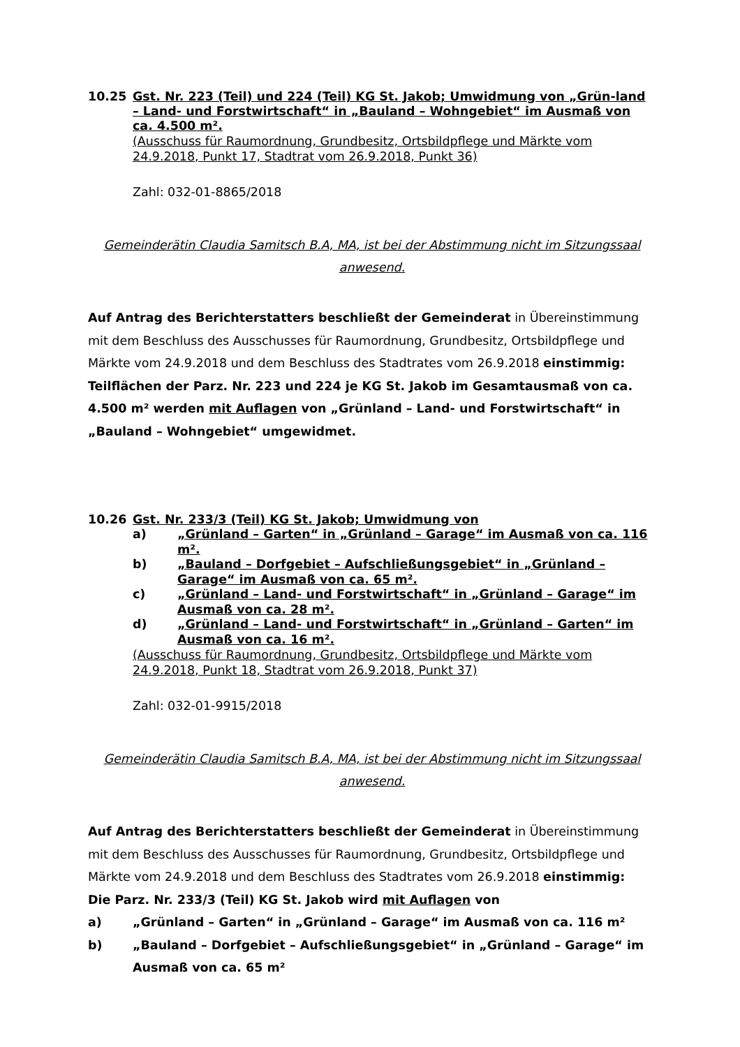10.25 Gst. Nr. 223 (Teil) und 224 (Teil) KG St. Jakob; Umwidmung von „Grün-land – Land- und Forstwirtschaft“ in „Bauland – Wohngebiet“ im Ausmaß von ca. 4.500 m².
(Ausschuss für Raumordnung, Grundbesitz, Ortsbildpflege und Märkte vom 24.9.2018, Punkt 17, Stadtrat vom 26.9.2018, Punkt 36)
Zahl: 032-01-8865/2018
Gemeinderätin Claudia Samitsch B.A, MA, ist bei der Abstimmung nicht im Sitzungssaal anwesend.
Auf Antrag des Berichterstatters beschließt der Gemeinderat in Übereinstimmung mit dem Beschluss des Ausschusses für Raumordnung, Grundbesitz, Ortsbildpflege und Märkte vom 24.9.2018 und dem Beschluss des Stadtrates vom 26.9.2018 einstimmig: Teilflächen der Parz. Nr. 223 und 224 je KG St. Jakob im Gesamtausmaß von ca. 4.500 m² werden mit Auflagen von „Grünland – Land- und Forstwirtschaft“ in „Bauland – Wohngebiet“ umgewidmet.
10.26 Gst. Nr. 233/3 (Teil) KG St. Jakob; Umwidmung von
a) „Grünland – Garten“ in „Grünland – Garage“ im Ausmaß von ca. 116 m².
b) „Bauland – Dorfgebiet – Aufschließungsgebiet“ in „Grünland – Garage“ im Ausmaß von ca. 65 m².
c) „Grünland – Land- und Forstwirtschaft“ in „Grünland – Garage“ im Ausmaß von ca. 28 m².
d) „Grünland – Land- und Forstwirtschaft“ in „Grünland – Garten“ im Ausmaß von ca. 16 m².
(Ausschuss für Raumordnung, Grundbesitz, Ortsbildpflege und Märkte vom 24.9.2018, Punkt 18, Stadtrat vom 26.9.2018, Punkt 37)
Zahl: 032-01-9915/2018
Gemeinderätin Claudia Samitsch B.A, MA, ist bei der Abstimmung nicht im Sitzungssaal anwesend.
Auf Antrag des Berichterstatters beschließt der Gemeinderat in Übereinstimmung mit dem Beschluss des Ausschusses für Raumordnung, Grundbesitz, Ortsbildpflege und Märkte vom 24.9.2018 und dem Beschluss des Stadtrates vom 26.9.2018 einstimmig:
Die Parz. Nr. 233/3 (Teil) KG St. Jakob wird mit Auflagen von
a) „Grünland – Garten“ in „Grünland – Garage“ im Ausmaß von ca. 116 m²
b) „Bauland – Dorfgebiet – Aufschließungsgebiet“ in „Grünland – Garage“ im Ausmaß von ca. 65 m²